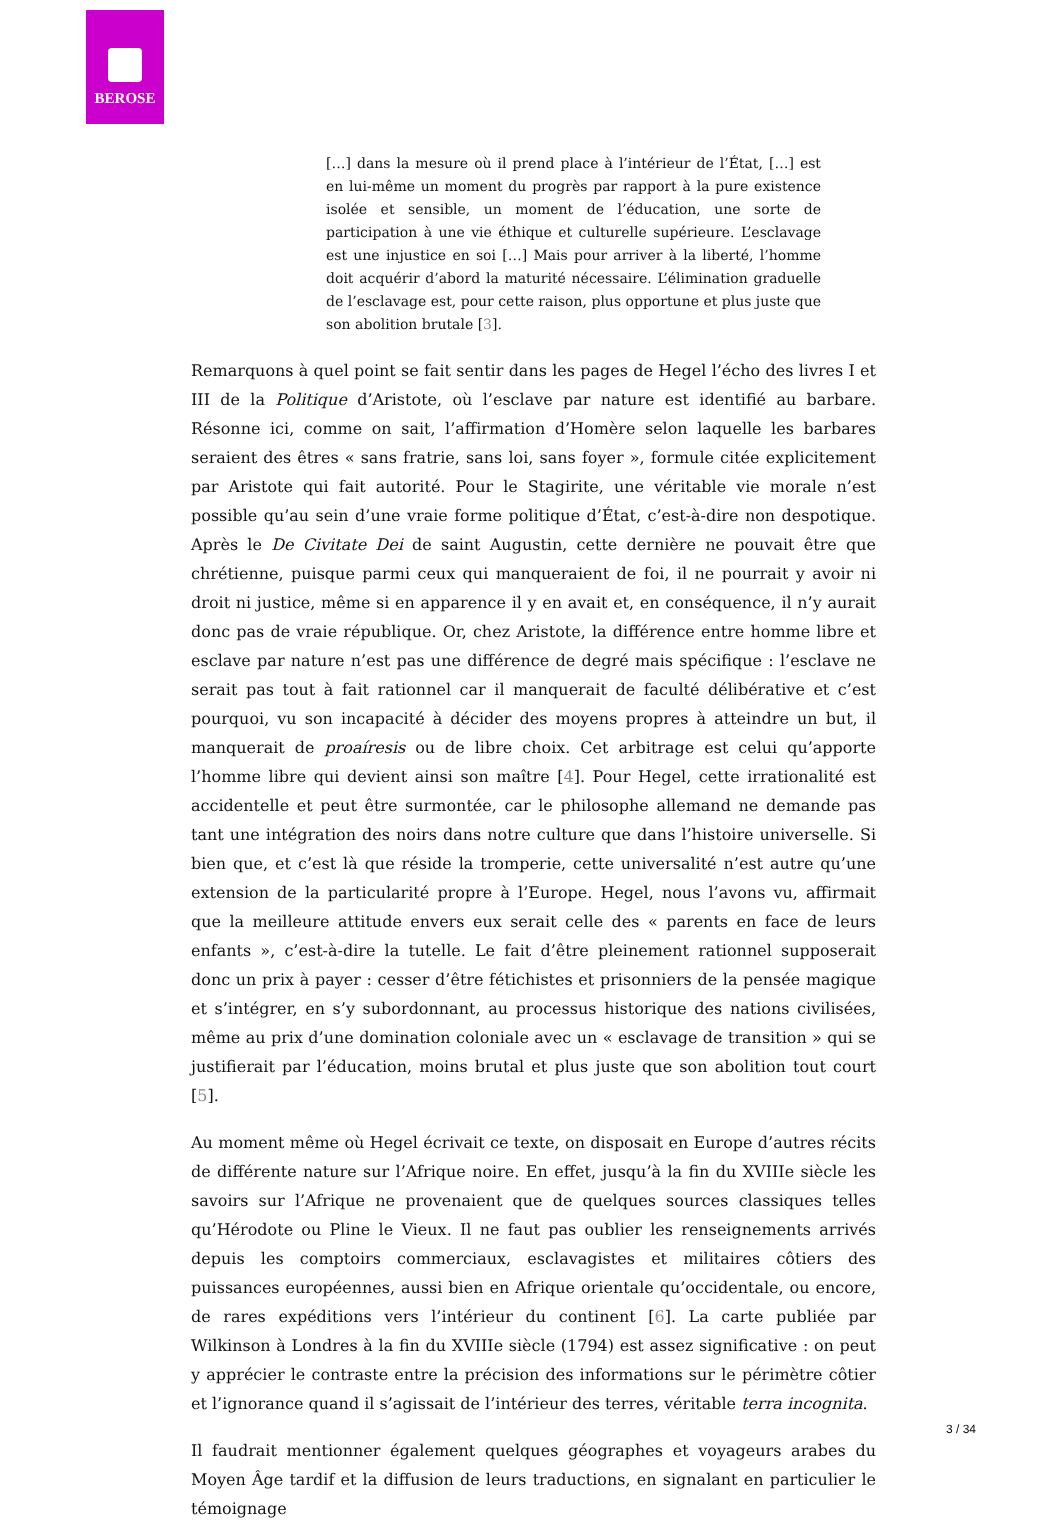BEROSE
[…] dans la mesure où il prend place à l’intérieur de l’État, […] est en lui-même un moment du progrès par rapport à la pure existence isolée et sensible, un moment de l’éducation, une sorte de participation à une vie éthique et culturelle supérieure. L’esclavage est une injustice en soi […] Mais pour arriver à la liberté, l’homme doit acquérir d’abord la maturité nécessaire. L’élimination graduelle de l’esclavage est, pour cette raison, plus opportune et plus juste que son abolition brutale [3].
Remarquons à quel point se fait sentir dans les pages de Hegel l’écho des livres I et III de la Politique d’Aristote, où l’esclave par nature est identifié au barbare. Résonne ici, comme on sait, l’affirmation d’Homère selon laquelle les barbares seraient des êtres « sans fratrie, sans loi, sans foyer », formule citée explicitement par Aristote qui fait autorité. Pour le Stagirite, une véritable vie morale n’est possible qu’au sein d’une vraie forme politique d’État, c’est-à-dire non despotique. Après le De Civitate Dei de saint Augustin, cette dernière ne pouvait être que chrétienne, puisque parmi ceux qui manqueraient de foi, il ne pourrait y avoir ni droit ni justice, même si en apparence il y en avait et, en conséquence, il n’y aurait donc pas de vraie république. Or, chez Aristote, la différence entre homme libre et esclave par nature n’est pas une différence de degré mais spécifique : l’esclave ne serait pas tout à fait rationnel car il manquerait de faculté délibérative et c’est pourquoi, vu son incapacité à décider des moyens propres à atteindre un but, il manquerait de proaíresis ou de libre choix. Cet arbitrage est celui qu’apporte l’homme libre qui devient ainsi son maître [4]. Pour Hegel, cette irrationalité est accidentelle et peut être surmontée, car le philosophe allemand ne demande pas tant une intégration des noirs dans notre culture que dans l’histoire universelle. Si bien que, et c’est là que réside la tromperie, cette universalité n’est autre qu’une extension de la particularité propre à l’Europe. Hegel, nous l’avons vu, affirmait que la meilleure attitude envers eux serait celle des « parents en face de leurs enfants », c’est-à-dire la tutelle. Le fait d’être pleinement rationnel supposerait donc un prix à payer : cesser d’être fétichistes et prisonniers de la pensée magique et s’intégrer, en s’y subordonnant, au processus historique des nations civilisées, même au prix d’une domination coloniale avec un « esclavage de transition » qui se justifierait par l’éducation, moins brutal et plus juste que son abolition tout court [5].
Au moment même où Hegel écrivait ce texte, on disposait en Europe d’autres récits de différente nature sur l’Afrique noire. En effet, jusqu’à la fin du XVIIIe siècle les savoirs sur l’Afrique ne provenaient que de quelques sources classiques telles qu’Hérodote ou Pline le Vieux. Il ne faut pas oublier les renseignements arrivés depuis les comptoirs commerciaux, esclavagistes et militaires côtiers des puissances européennes, aussi bien en Afrique orientale qu’occidentale, ou encore, de rares expéditions vers l’intérieur du continent [6]. La carte publiée par Wilkinson à Londres à la fin du XVIIIe siècle (1794) est assez significative : on peut y apprécier le contraste entre la précision des informations sur le périmètre côtier et l’ignorance quand il s’agissait de l’intérieur des terres, véritable terra incognita.
Il faudrait mentionner également quelques géographes et voyageurs arabes du Moyen Âge tardif et la diffusion de leurs traductions, en signalant en particulier le témoignage
3 / 34